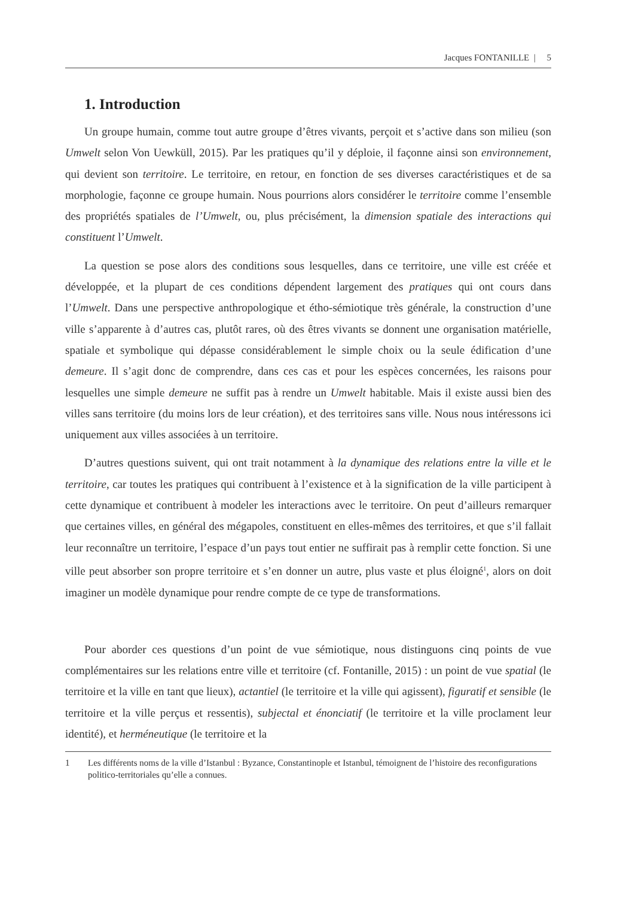Jacques FONTANILLE | 5
1. Introduction
Un groupe humain, comme tout autre groupe d’êtres vivants, perçoit et s’active dans son milieu (son Umwelt selon Von Uewküll, 2015). Par les pratiques qu’il y déploie, il façonne ainsi son environnement, qui devient son territoire. Le territoire, en retour, en fonction de ses diverses caractéristiques et de sa morphologie, façonne ce groupe humain. Nous pourrions alors considérer le territoire comme l’ensemble des propriétés spatiales de l’Umwelt, ou, plus précisément, la dimension spatiale des interactions qui constituent l’Umwelt.
La question se pose alors des conditions sous lesquelles, dans ce territoire, une ville est créée et développée, et la plupart de ces conditions dépendent largement des pratiques qui ont cours dans l’Umwelt. Dans une perspective anthropologique et étho-sémiotique très générale, la construction d’une ville s’apparente à d’autres cas, plutôt rares, où des êtres vivants se donnent une organisation matérielle, spatiale et symbolique qui dépasse considérablement le simple choix ou la seule édification d’une demeure. Il s’agit donc de comprendre, dans ces cas et pour les espèces concernées, les raisons pour lesquelles une simple demeure ne suffit pas à rendre un Umwelt habitable. Mais il existe aussi bien des villes sans territoire (du moins lors de leur création), et des territoires sans ville. Nous nous intéressons ici uniquement aux villes associées à un territoire.
D’autres questions suivent, qui ont trait notamment à la dynamique des relations entre la ville et le territoire, car toutes les pratiques qui contribuent à l’existence et à la signification de la ville participent à cette dynamique et contribuent à modeler les interactions avec le territoire. On peut d’ailleurs remarquer que certaines villes, en général des mégapoles, constituent en elles-mêmes des territoires, et que s’il fallait leur reconnaître un territoire, l’espace d’un pays tout entier ne suffirait pas à remplir cette fonction. Si une ville peut absorber son propre territoire et s’en donner un autre, plus vaste et plus éloigné<sup>1</sup>, alors on doit imaginer un modèle dynamique pour rendre compte de ce type de transformations.
Pour aborder ces questions d’un point de vue sémiotique, nous distinguons cinq points de vue complémentaires sur les relations entre ville et territoire (cf. Fontanille, 2015) : un point de vue spatial (le territoire et la ville en tant que lieux), actantiel (le territoire et la ville qui agissent), figuratif et sensible (le territoire et la ville perçus et ressentis), subjectal et énonciatif (le territoire et la ville proclament leur identité), et herméneutique (le territoire et la
1 Les différents noms de la ville d’Istanbul : Byzance, Constantinople et Istanbul, témoignent de l’histoire des reconfigurations politico-territoriales qu’elle a connues.